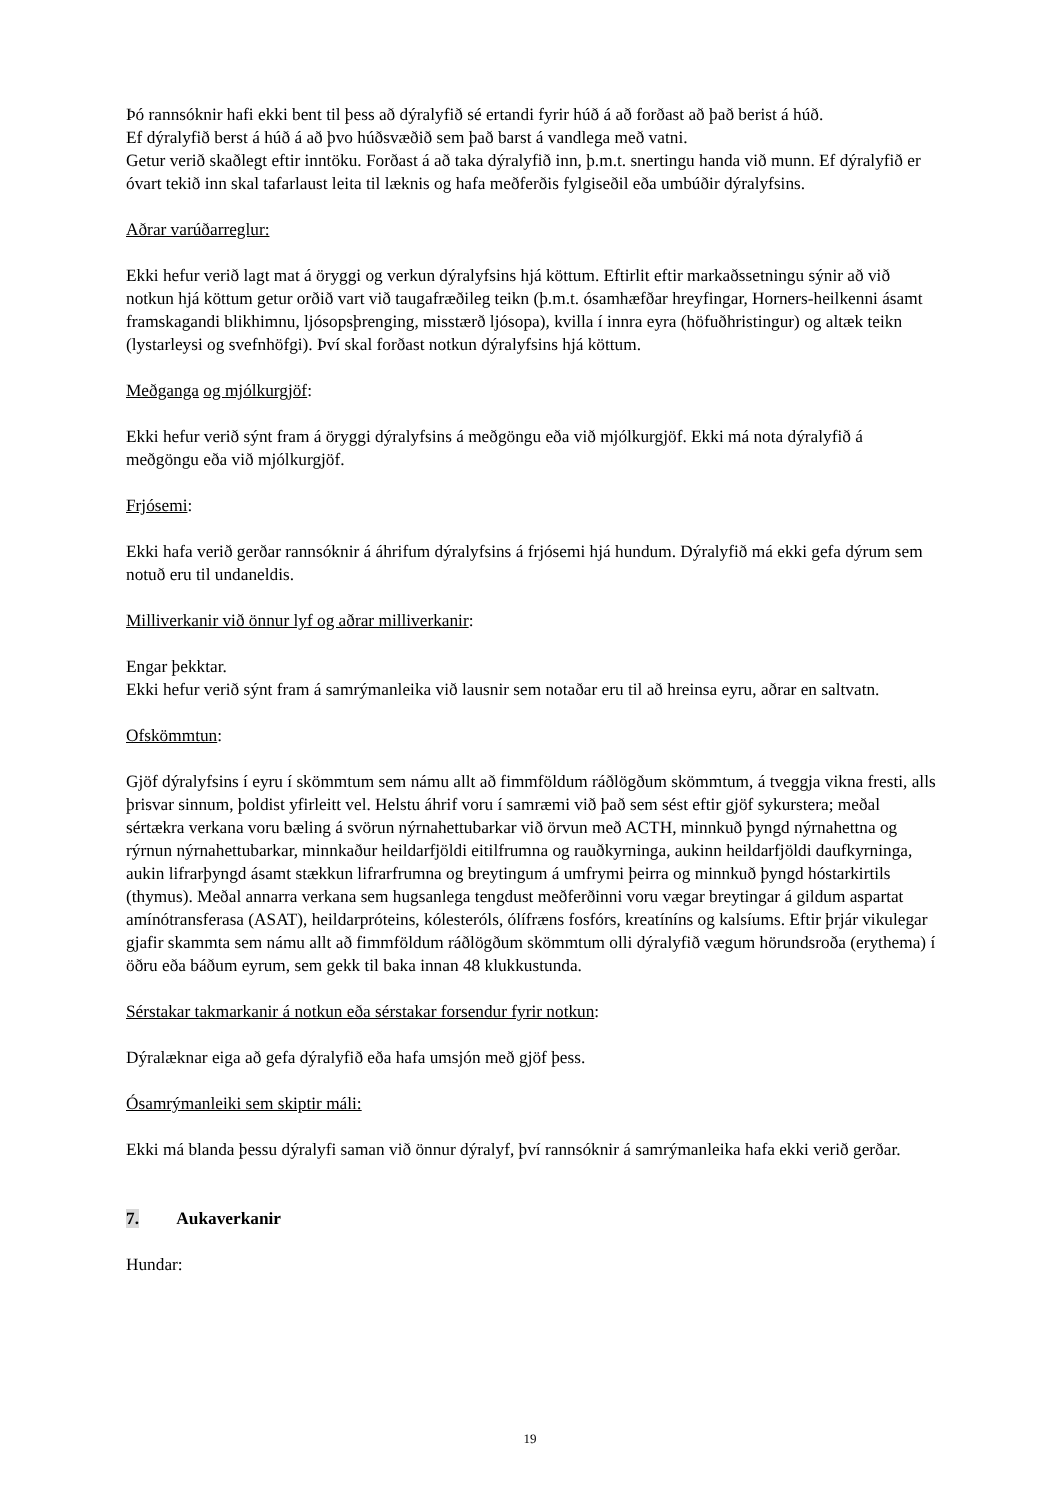Þó rannsóknir hafi ekki bent til þess að dýralyfið sé ertandi fyrir húð á að forðast að það berist á húð.
Ef dýralyfið berst á húð á að þvo húðsvæðið sem það barst á vandlega með vatni.
Getur verið skaðlegt eftir inntöku. Forðast á að taka dýralyfið inn, þ.m.t. snertingu handa við munn. Ef dýralyfið er óvart tekið inn skal tafarlaust leita til læknis og hafa meðferðis fylgiseðil eða umbúðir dýralyfsins.
Aðrar varúðarreglur:
Ekki hefur verið lagt mat á öryggi og verkun dýralyfsins hjá köttum. Eftirlit eftir markaðssetningu sýnir að við notkun hjá köttum getur orðið vart við taugafræðileg teikn (þ.m.t. ósamhæfðar hreyfingar, Horners-heilkenni ásamt framskagandi blikhimnu, ljósopsþrenging, misstærð ljósopa), kvilla í innra eyra (höfuðhristingur) og altæk teikn (lystarleysi og svefnhöfgi). Því skal forðast notkun dýralyfsins hjá köttum.
Meðganga og mjólkurgjöf:
Ekki hefur verið sýnt fram á öryggi dýralyfsins á meðgöngu eða við mjólkurgjöf. Ekki má nota dýralyfið á meðgöngu eða við mjólkurgjöf.
Frjósemi:
Ekki hafa verið gerðar rannsóknir á áhrifum dýralyfsins á frjósemi hjá hundum. Dýralyfið má ekki gefa dýrum sem notuð eru til undaneldis.
Milliverkanir við önnur lyf og aðrar milliverkanir:
Engar þekktar.
Ekki hefur verið sýnt fram á samrýmanleika við lausnir sem notaðar eru til að hreinsa eyru, aðrar en saltvatn.
Ofskömmtun:
Gjöf dýralyfsins í eyru í skömmtum sem námu allt að fimmföldum ráðlögðum skömmtum, á tveggja vikna fresti, alls þrisvar sinnum, þoldist yfirleitt vel. Helstu áhrif voru í samræmi við það sem sést eftir gjöf sykurstera; meðal sértækra verkana voru bæling á svörun nýrnahettubarkar við örvun með ACTH, minnkuð þyngd nýrnahettna og rýrnun nýrnahettubarkar, minnkaður heildarfjöldi eitilfrumna og rauðkyrninga, aukinn heildarfjöldi daufkyrninga, aukin lifrarþyngd ásamt stækkun lifrarfrumna og breytingum á umfrymi þeirra og minnkuð þyngd hóstarkirtils (thymus). Meðal annarra verkana sem hugsanlega tengdust meðferðinni voru vægar breytingar á gildum aspartat amínótransferasa (ASAT), heildarpróteins, kólesteróls, ólífræns fosfórs, kreatíníns og kalsíums. Eftir þrjár vikulegar gjafir skammta sem námu allt að fimmföldum ráðlögðum skömmtum olli dýralyfið vægum hörundsroða (erythema) í öðru eða báðum eyrum, sem gekk til baka innan 48 klukkustunda.
Sérstakar takmarkanir á notkun eða sérstakar forsendur fyrir notkun:
Dýralæknar eiga að gefa dýralyfið eða hafa umsjón með gjöf þess.
Ósamrýmanleiki sem skiptir máli:
Ekki má blanda þessu dýralyfi saman við önnur dýralyf, því rannsóknir á samrýmanleika hafa ekki verið gerðar.
7. Aukaverkanir
Hundar:
19